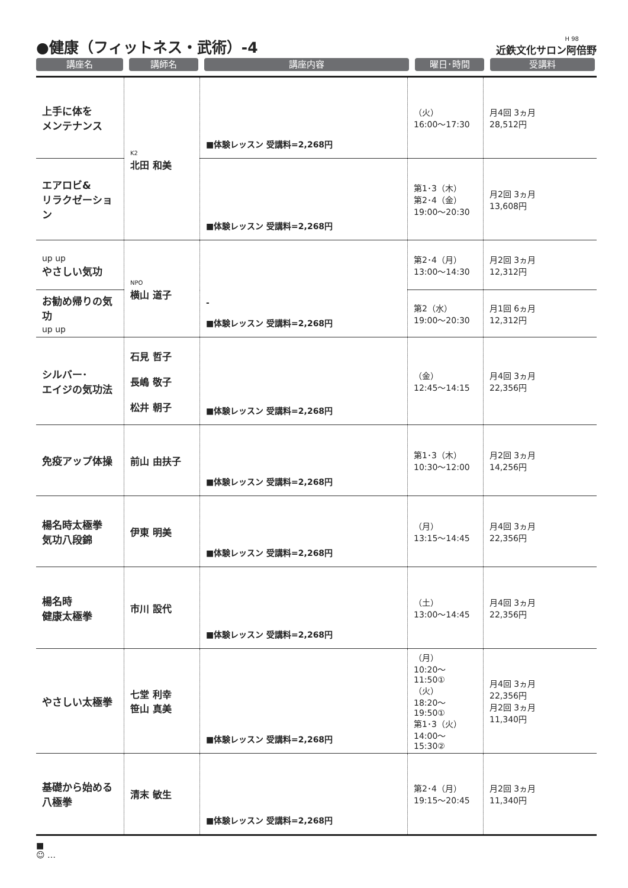●健康（フィットネス・武術）-4
H 98
近鉄文化サロン阿倍野
講座名 講師名 講座内容 曜日･時間 受講料
| 上手に体を メンテナンス | K2 北田 和美 | ■体験レッスン 受講料=2,268円 | （火） 16:00～17:30 | 月4回 3ヵ月 28,512円 |
| エアロビ& リラクゼーション | | ■体験レッスン 受講料=2,268円 | 第1･3（木） 第2･4（金） 19:00～20:30 | 月2回 3ヵ月 13,608円 |
| up up やさしい気功 | NPO 横山 道子 | - ■体験レッスン 受講料=2,268円 | 第2･4（月） 13:00～14:30 | 月2回 3ヵ月 12,312円 |
| お勧め帰りの気功 up up | | | 第2（水） 19:00～20:30 | 月1回 6ヵ月 12,312円 |
| シルバー･ エイジの気功法 | 石見 哲子 長嶋 敬子 松井 朝子 | ■体験レッスン 受講料=2,268円 | （金） 12:45～14:15 | 月4回 3ヵ月 22,356円 |
| 免疫アップ体操 | 前山 由扶子 | ■体験レッスン 受講料=2,268円 | 第1･3（木） 10:30～12:00 | 月2回 3ヵ月 14,256円 |
| 楊名時太極拳 気功八段錦 | 伊東 明美 | ■体験レッスン 受講料=2,268円 | （月） 13:15～14:45 | 月4回 3ヵ月 22,356円 |
| 楊名時 健康太極拳 | 市川 設代 | ■体験レッスン 受講料=2,268円 | （土） 13:00～14:45 | 月4回 3ヵ月 22,356円 |
| やさしい太極拳 | 七堂 利幸 笹山 真美 | ■体験レッスン 受講料=2,268円 | （月） 10:20～11:50① （火） 18:20～19:50① 第1･3（火） 14:00～15:30② | 月4回 3ヵ月 22,356円 月2回 3ヵ月 11,340円 |
| 基礎から始める 八極拳 | 清末 敏生 | ■体験レッスン 受講料=2,268円 | 第2･4（月） 19:15～20:45 | 月2回 3ヵ月 11,340円 |
■
☺ …